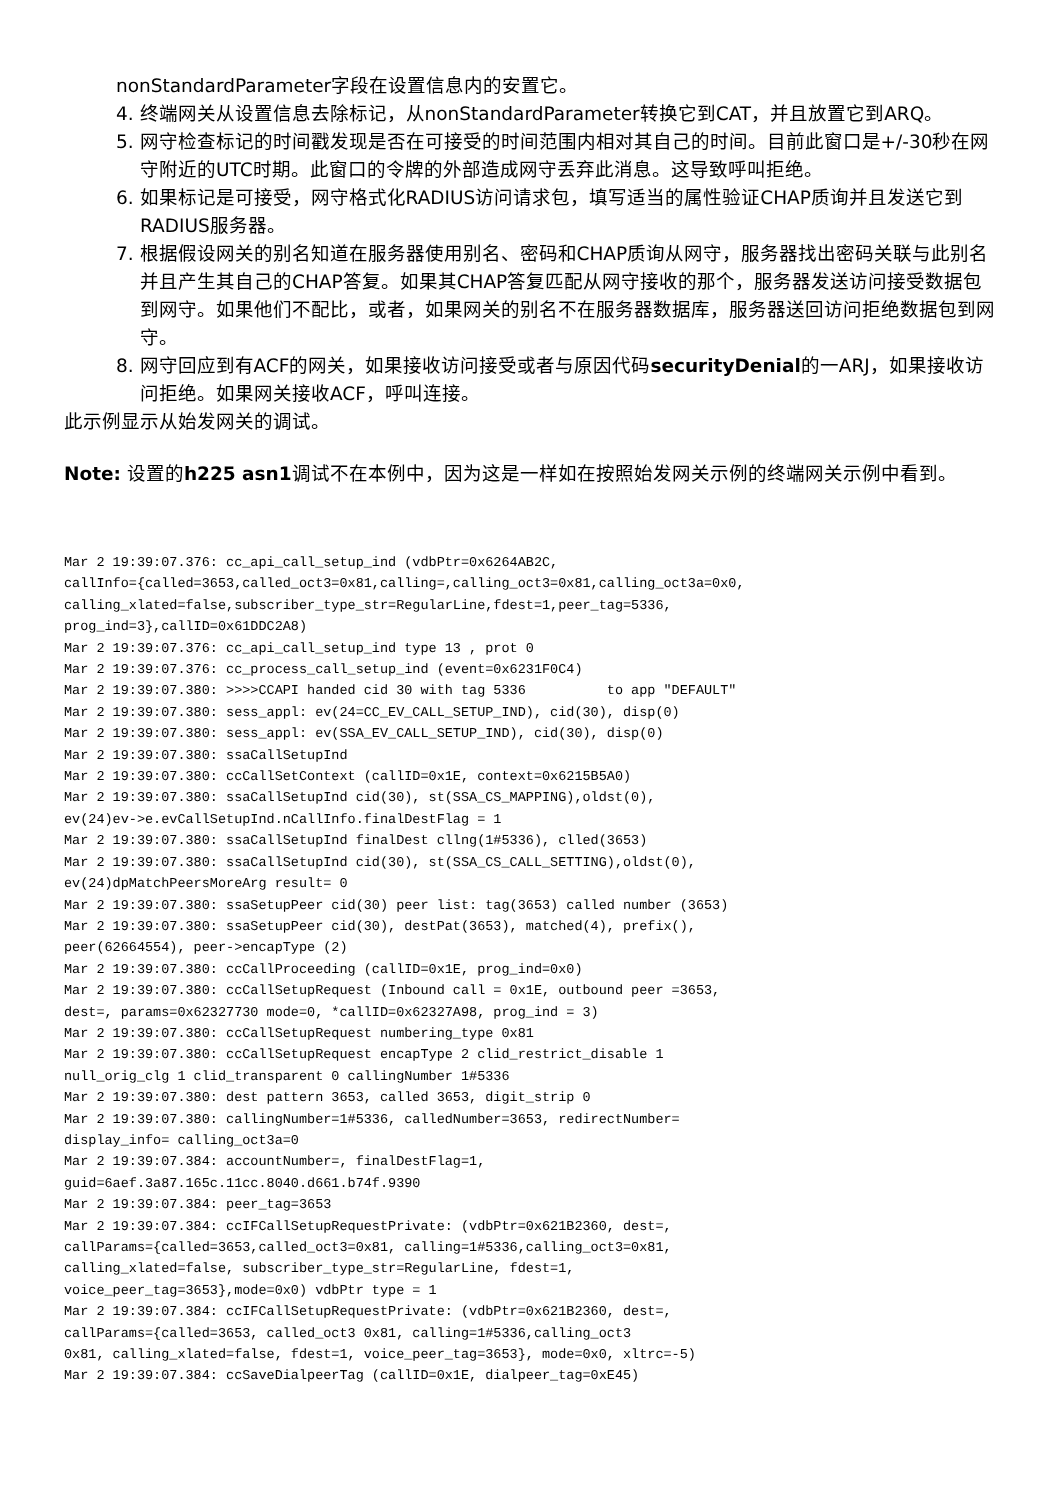nonStandardParameter字段在设置信息内的安置它。
4. 终端网关从设置信息去除标记，从nonStandardParameter转换它到CAT，并且放置它到ARQ。
5. 网守检查标记的时间戳发现是否在可接受的时间范围内相对其自己的时间。目前此窗口是+/-30秒在网守附近的UTC时期。此窗口的令牌的外部造成网守丢弃此消息。这导致呼叫拒绝。
6. 如果标记是可接受，网守格式化RADIUS访问请求包，填写适当的属性验证CHAP质询并且发送它到RADIUS服务器。
7. 根据假设网关的别名知道在服务器使用别名、密码和CHAP质询从网守，服务器找出密码关联与此别名并且产生其自己的CHAP答复。如果其CHAP答复匹配从网守接收的那个，服务器发送访问接受数据包到网守。如果他们不配比，或者，如果网关的别名不在服务器数据库，服务器送回访问拒绝数据包到网守。
8. 网守回应到有ACF的网关，如果接收访问接受或者与原因代码securityDenial的一ARJ，如果接收访问拒绝。如果网关接收ACF，呼叫连接。
此示例显示从始发网关的调试。
Note: 设置的h225 asn1调试不在本例中，因为这是一样如在按照始发网关示例的终端网关示例中看到。
Mar 2 19:39:07.376: cc_api_call_setup_ind (vdbPtr=0x6264AB2C,
callInfo={called=3653,called_oct3=0x81,calling=,calling_oct3=0x81,calling_oct3a=0x0,
calling_xlated=false,subscriber_type_str=RegularLine,fdest=1,peer_tag=5336,
prog_ind=3},callID=0x61DDC2A8)
Mar 2 19:39:07.376: cc_api_call_setup_ind type 13 , prot 0
Mar 2 19:39:07.376: cc_process_call_setup_ind (event=0x6231F0C4)
Mar 2 19:39:07.380: >>>>CCAPI handed cid 30 with tag 5336          to app "DEFAULT"
Mar 2 19:39:07.380: sess_appl: ev(24=CC_EV_CALL_SETUP_IND), cid(30), disp(0)
Mar 2 19:39:07.380: sess_appl: ev(SSA_EV_CALL_SETUP_IND), cid(30), disp(0)
Mar 2 19:39:07.380: ssaCallSetupInd
Mar 2 19:39:07.380: ccCallSetContext (callID=0x1E, context=0x6215B5A0)
Mar 2 19:39:07.380: ssaCallSetupInd cid(30), st(SSA_CS_MAPPING),oldst(0),
ev(24)ev->e.evCallSetupInd.nCallInfo.finalDestFlag = 1
Mar 2 19:39:07.380: ssaCallSetupInd finalDest cllng(1#5336), clled(3653)
Mar 2 19:39:07.380: ssaCallSetupInd cid(30), st(SSA_CS_CALL_SETTING),oldst(0),
ev(24)dpMatchPeersMoreArg result= 0
Mar 2 19:39:07.380: ssaSetupPeer cid(30) peer list: tag(3653) called number (3653)
Mar 2 19:39:07.380: ssaSetupPeer cid(30), destPat(3653), matched(4), prefix(),
peer(62664554), peer->encapType (2)
Mar 2 19:39:07.380: ccCallProceeding (callID=0x1E, prog_ind=0x0)
Mar 2 19:39:07.380: ccCallSetupRequest (Inbound call = 0x1E, outbound peer =3653,
dest=, params=0x62327730 mode=0, *callID=0x62327A98, prog_ind = 3)
Mar 2 19:39:07.380: ccCallSetupRequest numbering_type 0x81
Mar 2 19:39:07.380: ccCallSetupRequest encapType 2 clid_restrict_disable 1
null_orig_clg 1 clid_transparent 0 callingNumber 1#5336
Mar 2 19:39:07.380: dest pattern 3653, called 3653, digit_strip 0
Mar 2 19:39:07.380: callingNumber=1#5336, calledNumber=3653, redirectNumber=
display_info= calling_oct3a=0
Mar 2 19:39:07.384: accountNumber=, finalDestFlag=1,
guid=6aef.3a87.165c.11cc.8040.d661.b74f.9390
Mar 2 19:39:07.384: peer_tag=3653
Mar 2 19:39:07.384: ccIFCallSetupRequestPrivate: (vdbPtr=0x621B2360, dest=,
callParams={called=3653,called_oct3=0x81, calling=1#5336,calling_oct3=0x81,
calling_xlated=false, subscriber_type_str=RegularLine, fdest=1,
voice_peer_tag=3653},mode=0x0) vdbPtr type = 1
Mar 2 19:39:07.384: ccIFCallSetupRequestPrivate: (vdbPtr=0x621B2360, dest=,
callParams={called=3653, called_oct3 0x81, calling=1#5336,calling_oct3
0x81, calling_xlated=false, fdest=1, voice_peer_tag=3653}, mode=0x0, xltrc=-5)
Mar 2 19:39:07.384: ccSaveDialpeerTag (callID=0x1E, dialpeer_tag=0xE45)